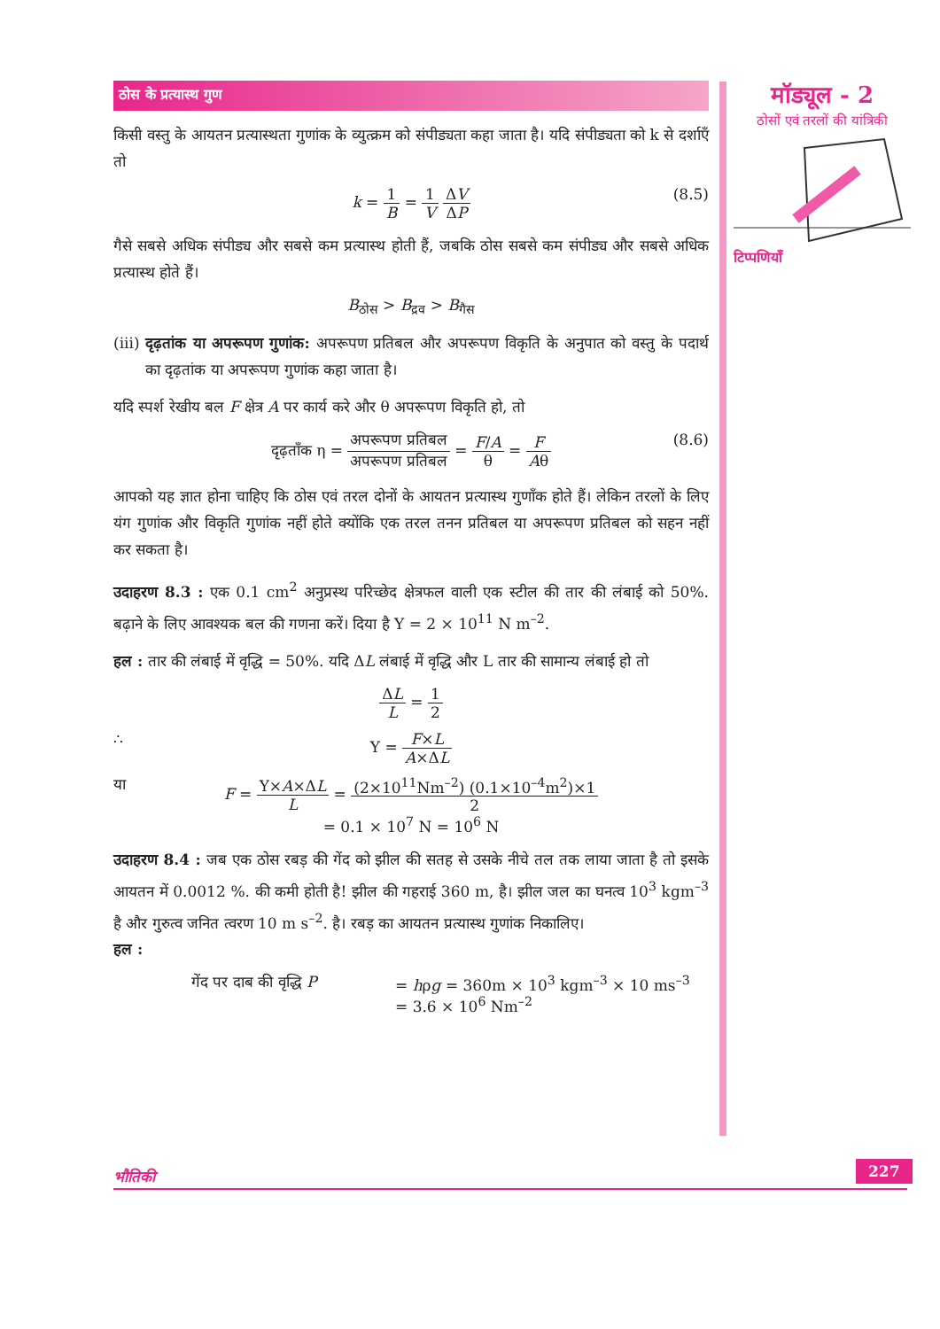मॉड्यूल - 2
ठोसों एवं तरलों की यांत्रिकी
टिप्पणियाँ
ठोस के प्रत्यास्थ गुण
किसी वस्तु के आयतन प्रत्यास्थता गुणांक के व्युत्क्रम को संपीड्यता कहा जाता है। यदि संपीड्यता को k से दर्शाएँ तो
k = 1 B = 1 V ΔV ΔP
(8.5)
गैसे सबसे अधिक संपीड्य और सबसे कम प्रत्यास्थ होती हैं, जबकि ठोस सबसे कम संपीड्य और सबसे अधिक प्रत्यास्थ होते हैं।
B<sub>ठोस</sub> > B<sub>द्रव</sub> > B<sub>गैस</sub>
(iii) दृढ़तांक या अपरूपण गुणांक: अपरूपण प्रतिबल और अपरूपण विकृति के अनुपात को वस्तु के पदार्थ का दृढ़तांक या अपरूपण गुणांक कहा जाता है।
यदि स्पर्श रेखीय बल F क्षेत्र A पर कार्य करे और θ अपरूपण विकृति हो, तो
दृढ़ताँक η = अपरूपण प्रतिबल अपरूपण प्रतिबल = F/A θ = F Aθ
(8.6)
आपको यह ज्ञात होना चाहिए कि ठोस एवं तरल दोनों के आयतन प्रत्यास्थ गुणाँक होते हैं। लेकिन तरलों के लिए यंग गुणांक और विकृति गुणांक नहीं होते क्योंकि एक तरल तनन प्रतिबल या अपरूपण प्रतिबल को सहन नहीं कर सकता है।
उदाहरण 8.3 : एक 0.1 cm<sup>2</sup> अनुप्रस्थ परिच्छेद क्षेत्रफल वाली एक स्टील की तार की लंबाई को 50%. बढ़ाने के लिए आवश्यक बल की गणना करें। दिया है Y = 2 × 10<sup>11</sup> N m<sup>–2</sup>.
हल : तार की लंबाई में वृद्धि = 50%. यदि ΔL लंबाई में वृद्धि और L तार की सामान्य लंबाई हो तो
ΔL L = 1 2
∴ Y = F×L A×ΔL
या F = Y×A×ΔL L = (2×10<sup>11</sup>Nm<sup>–2</sup>) (0.1×10<sup>–4</sup>m<sup>2</sup>)×1 2
= 0.1 × 10<sup>7</sup> N = 10<sup>6</sup> N
उदाहरण 8.4 : जब एक ठोस रबड़ की गेंद को झील की सतह से उसके नीचे तल तक लाया जाता है तो इसके आयतन में 0.0012 %. की कमी होती है! झील की गहराई 360 m, है। झील जल का घनत्व 10<sup>3</sup> kgm<sup>–3</sup> है और गुरुत्व जनित त्वरण 10 m s<sup>–2</sup>. है। रबड़ का आयतन प्रत्यास्थ गुणांक निकालिए।
हल :
गेंद पर दाब की वृद्धि P
= hρg = 360m × 10<sup>3</sup> kgm<sup>–3</sup> × 10 ms<sup>–3</sup>
= 3.6 × 10<sup>6</sup> Nm<sup>–2</sup>
भौतिकी 227